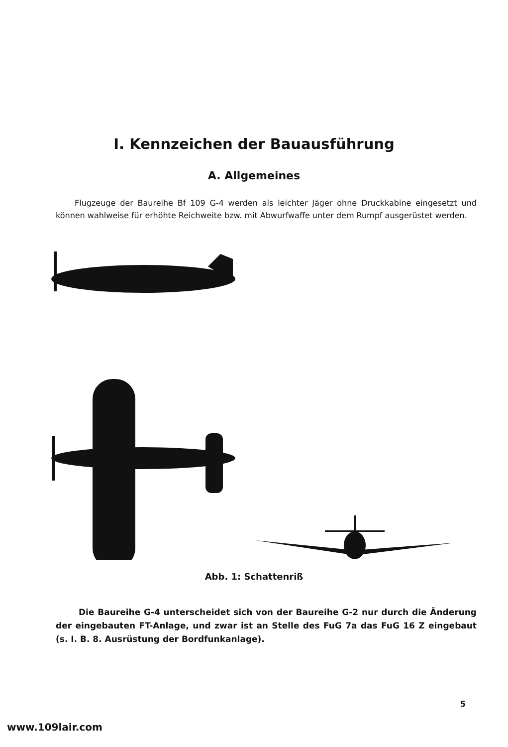I. Kennzeichen der Bauausführung
A. Allgemeines
Flugzeuge der Baureihe Bf 109 G-4 werden als leichter Jäger ohne Druckkabine eingesetzt und können wahlweise für erhöhte Reichweite bzw. mit Abwurfwaffe unter dem Rumpf ausgerüstet werden.
Abb. 1: Schattenriß
Die Baureihe G-4 unterscheidet sich von der Baureihe G-2 nur durch die Änderung der eingebauten FT-Anlage, und zwar ist an Stelle des FuG 7a das FuG 16 Z eingebaut (s. I. B. 8. Ausrüstung der Bordfunkanlage).
5
www.109lair.com